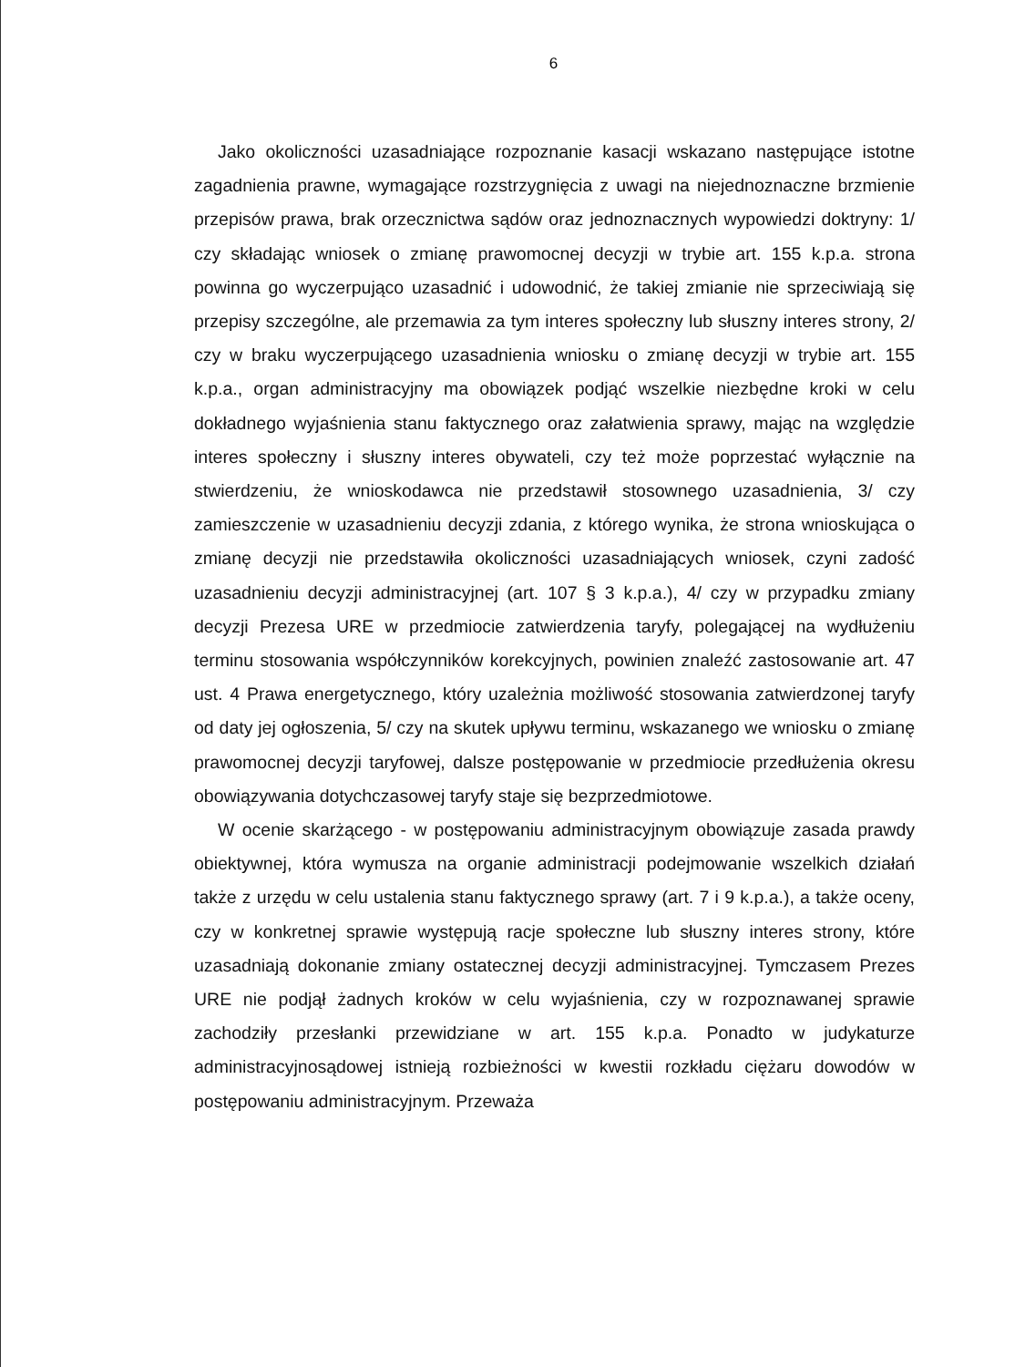6
Jako okoliczności uzasadniające rozpoznanie kasacji wskazano następujące istotne zagadnienia prawne, wymagające rozstrzygnięcia z uwagi na niejednoznaczne brzmienie przepisów prawa, brak orzecznictwa sądów oraz jednoznacznych wypowiedzi doktryny: 1/ czy składając wniosek o zmianę prawomocnej decyzji w trybie art. 155 k.p.a. strona powinna go wyczerpująco uzasadnić i udowodnić, że takiej zmianie nie sprzeciwiają się przepisy szczególne, ale przemawia za tym interes społeczny lub słuszny interes strony, 2/ czy w braku wyczerpującego uzasadnienia wniosku o zmianę decyzji w trybie art. 155 k.p.a., organ administracyjny ma obowiązek podjąć wszelkie niezbędne kroki w celu dokładnego wyjaśnienia stanu faktycznego oraz załatwienia sprawy, mając na względzie interes społeczny i słuszny interes obywateli, czy też może poprzestać wyłącznie na stwierdzeniu, że wnioskodawca nie przedstawił stosownego uzasadnienia, 3/ czy zamieszczenie w uzasadnieniu decyzji zdania, z którego wynika, że strona wnioskująca o zmianę decyzji nie przedstawiła okoliczności uzasadniających wniosek, czyni zadość uzasadnieniu decyzji administracyjnej (art. 107 § 3 k.p.a.), 4/ czy w przypadku zmiany decyzji Prezesa URE w przedmiocie zatwierdzenia taryfy, polegającej na wydłużeniu terminu stosowania współczynników korekcyjnych, powinien znaleźć zastosowanie art. 47 ust. 4 Prawa energetycznego, który uzależnia możliwość stosowania zatwierdzonej taryfy od daty jej ogłoszenia, 5/ czy na skutek upływu terminu, wskazanego we wniosku o zmianę prawomocnej decyzji taryfowej, dalsze postępowanie w przedmiocie przedłużenia okresu obowiązywania dotychczasowej taryfy staje się bezprzedmiotowe.
W ocenie skarżącego - w postępowaniu administracyjnym obowiązuje zasada prawdy obiektywnej, która wymusza na organie administracji podejmowanie wszelkich działań także z urzędu w celu ustalenia stanu faktycznego sprawy (art. 7 i 9 k.p.a.), a także oceny, czy w konkretnej sprawie występują racje społeczne lub słuszny interes strony, które uzasadniają dokonanie zmiany ostatecznej decyzji administracyjnej. Tymczasem Prezes URE nie podjął żadnych kroków w celu wyjaśnienia, czy w rozpoznawanej sprawie zachodziły przesłanki przewidziane w art. 155 k.p.a. Ponadto w judykaturze administracyjnosądowej istnieją rozbieżności w kwestii rozkładu ciężaru dowodów w postępowaniu administracyjnym. Przeważa